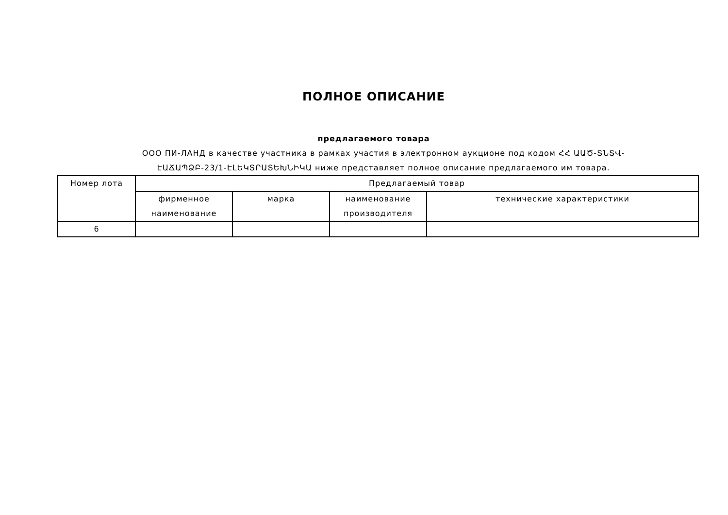ПОЛНОЕ ОПИСАНИЕ
предлагаемого товара
ООО ПИ-ЛАНД в качестве участника в рамках участия в электронном аукционе под кодом ՀՀ ԱԱԾ-ՏՆՏՎ-ԷԱՃԱՊՁԲ-23/1-ԷԼԵԿՏՐԱՏԵԽՆԻԿԱ ниже представляет полное описание предлагаемого им товара.
| Номер лота | Предлагаемый товар | | | |
| --- | --- | --- | --- | --- |
| | фирменное наименование | марка | наименование производителя | технические характеристики |
| 6 | | | | |